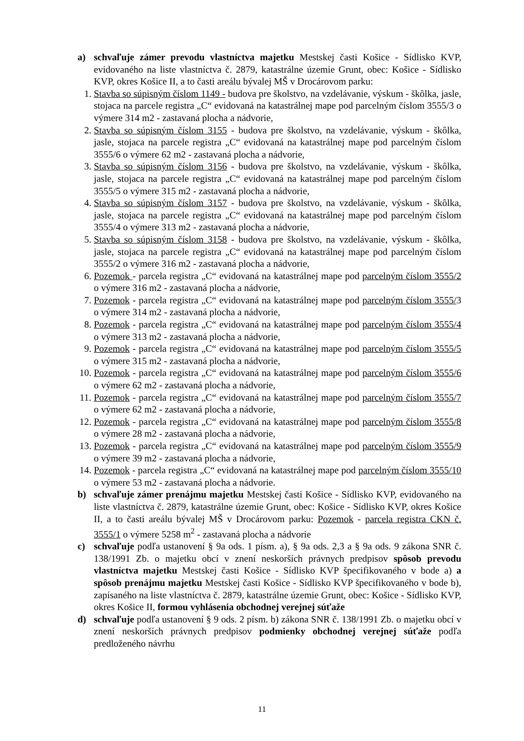a) schvaľuje zámer prevodu vlastníctva majetku Mestskej časti Košice - Sídlisko KVP, evidovaného na liste vlastníctva č. 2879, katastrálne územie Grunt, obec: Košice - Sídlisko KVP, okres Košice II, a to časti areálu bývalej MŠ v Drocárovom parku:
1. Stavba so súpisným číslom 1149 - budova pre školstvo, na vzdelávanie, výskum - škôlka, jasle, stojaca na parcele registra „C“ evidovaná na katastrálnej mape pod parcelným číslom 3555/3 o výmere 314 m2 - zastavaná plocha a nádvorie,
2. Stavba so súpisným číslom 3155 - budova pre školstvo, na vzdelávanie, výskum - škôlka, jasle, stojaca na parcele registra „C“ evidovaná na katastrálnej mape pod parcelným číslom 3555/6 o výmere 62 m2 - zastavaná plocha a nádvorie,
3. Stavba so súpisným číslom 3156 - budova pre školstvo, na vzdelávanie, výskum - škôlka, jasle, stojaca na parcele registra „C“ evidovaná na katastrálnej mape pod parcelným číslom 3555/5 o výmere 315 m2 - zastavaná plocha a nádvorie,
4. Stavba so súpisným číslom 3157 - budova pre školstvo, na vzdelávanie, výskum - škôlka, jasle, stojaca na parcele registra „C“ evidovaná na katastrálnej mape pod parcelným číslom 3555/4 o výmere 313 m2 - zastavaná plocha a nádvorie,
5. Stavba so súpisným číslom 3158 - budova pre školstvo, na vzdelávanie, výskum - škôlka, jasle, stojaca na parcele registra „C“ evidovaná na katastrálnej mape pod parcelným číslom 3555/2 o výmere 316 m2 - zastavaná plocha a nádvorie,
6. Pozemok - parcela registra „C“ evidovaná na katastrálnej mape pod parcelným číslom 3555/2 o výmere 316 m2 - zastavaná plocha a nádvorie,
7. Pozemok - parcela registra „C“ evidovaná na katastrálnej mape pod parcelným číslom 3555/3 o výmere 314 m2 - zastavaná plocha a nádvorie,
8. Pozemok - parcela registra „C“ evidovaná na katastrálnej mape pod parcelným číslom 3555/4 o výmere 313 m2 - zastavaná plocha a nádvorie,
9. Pozemok - parcela registra „C“ evidovaná na katastrálnej mape pod parcelným číslom 3555/5 o výmere 315 m2 - zastavaná plocha a nádvorie,
10.
Pozemok - parcela registra „C“ evidovaná na katastrálnej mape pod parcelným číslom 3555/6 o výmere 62 m2 - zastavaná plocha a nádvorie,
11.
Pozemok - parcela registra „C“ evidovaná na katastrálnej mape pod parcelným číslom 3555/7 o výmere 62 m2 - zastavaná plocha a nádvorie,
12.
Pozemok - parcela registra „C“ evidovaná na katastrálnej mape pod parcelným číslom 3555/8 o výmere 28 m2 - zastavaná plocha a nádvorie,
13.
Pozemok - parcela registra „C“ evidovaná na katastrálnej mape pod parcelným číslom 3555/9 o výmere 39 m2 - zastavaná plocha a nádvorie,
14.
Pozemok - parcela registra „C“ evidovaná na katastrálnej mape pod parcelným číslom 3555/10 o výmere 53 m2 - zastavaná plocha a nádvorie.
b) schvaľuje zámer prenájmu majetku Mestskej časti Košice - Sídlisko KVP, evidovaného na liste vlastníctva č. 2879, katastrálne územie Grunt, obec: Košice - Sídlisko KVP, okres Košice II, a to časti areálu bývalej MŠ v Drocárovom parku: Pozemok - parcela registra CKN č. 3555/1 o výmere 5258 m<sup>2</sup> - zastavaná plocha a nádvorie
c) schvaľuje podľa ustanovení § 9a ods. 1 písm. a), § 9a ods. 2,3 a § 9a ods. 9 zákona SNR č. 138/1991 Zb. o majetku obcí v znení neskorších právnych predpisov spôsob prevodu vlastníctva majetku Mestskej časti Košice - Sídlisko KVP špecifikovaného v bode a) a spôsob prenájmu majetku Mestskej časti Košice - Sídlisko KVP špecifikovaného v bode b), zapísaného na liste vlastníctva č. 2879, katastrálne územie Grunt, obec: Košice - Sídlisko KVP, okres Košice II, formou vyhlásenia obchodnej verejnej súťaže
d) schvaľuje podľa ustanovení § 9 ods. 2 písm. b) zákona SNR č. 138/1991 Zb. o majetku obcí v znení neskorších právnych predpisov podmienky obchodnej verejnej súťaže podľa predloženého návrhu
11